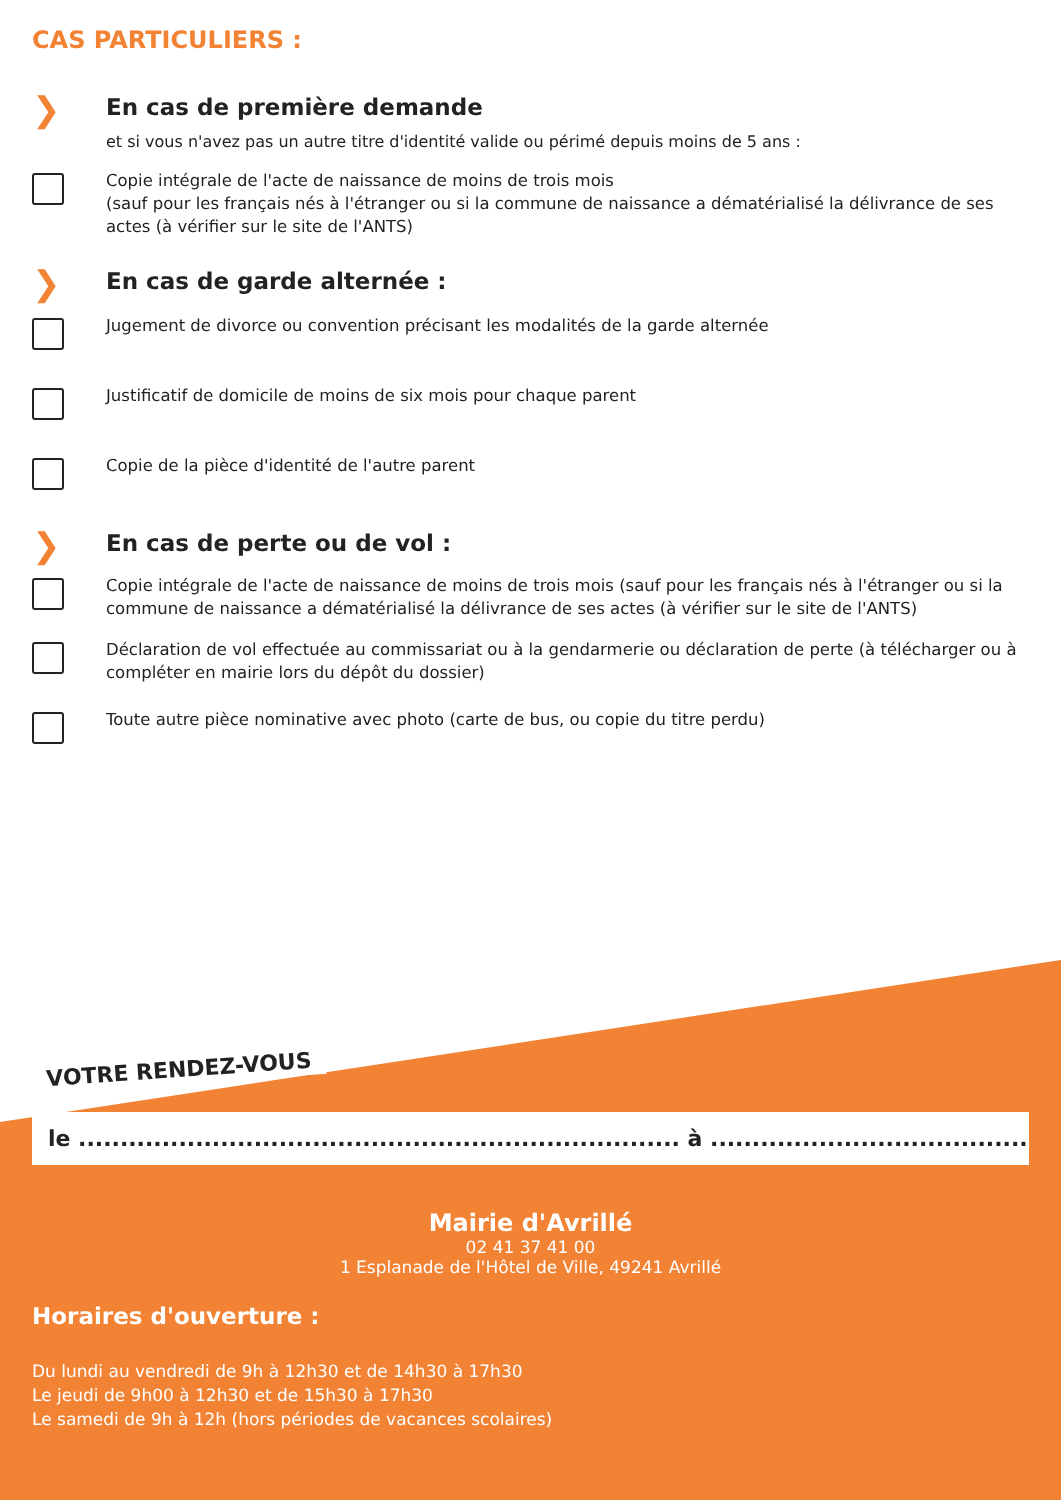CAS PARTICULIERS :
❯
En cas de première demande
et si vous n'avez pas un autre titre d'identité valide ou périmé depuis moins de 5 ans :
Copie intégrale de l'acte de naissance de moins de trois mois
(sauf pour les français nés à l'étranger ou si la commune de naissance a dématérialisé la délivrance de ses actes (à vérifier sur le site de l'ANTS)
❯
En cas de garde alternée :
Jugement de divorce ou convention précisant les modalités de la garde alternée
Justificatif de domicile de moins de six mois pour chaque parent
Copie de la pièce d'identité de l'autre parent
❯
En cas de perte ou de vol :
Copie intégrale de l'acte de naissance de moins de trois mois (sauf pour les français nés à l'étranger ou si la commune de naissance a dématérialisé la délivrance de ses actes (à vérifier sur le site de l'ANTS)
Déclaration de vol effectuée au commissariat ou à la gendarmerie ou déclaration de perte (à télécharger ou à compléter en mairie lors du dépôt du dossier)
Toute autre pièce nominative avec photo (carte de bus, ou copie du titre perdu)
VOTRE RENDEZ-VOUS
le ........................................................................ à ............................................
Mairie d'Avrillé
02 41 37 41 00
1 Esplanade de l'Hôtel de Ville, 49241 Avrillé
Horaires d'ouverture :
Du lundi au vendredi de 9h à 12h30 et de 14h30 à 17h30
Le jeudi de 9h00 à 12h30 et de 15h30 à 17h30
Le samedi de 9h à 12h (hors périodes de vacances scolaires)